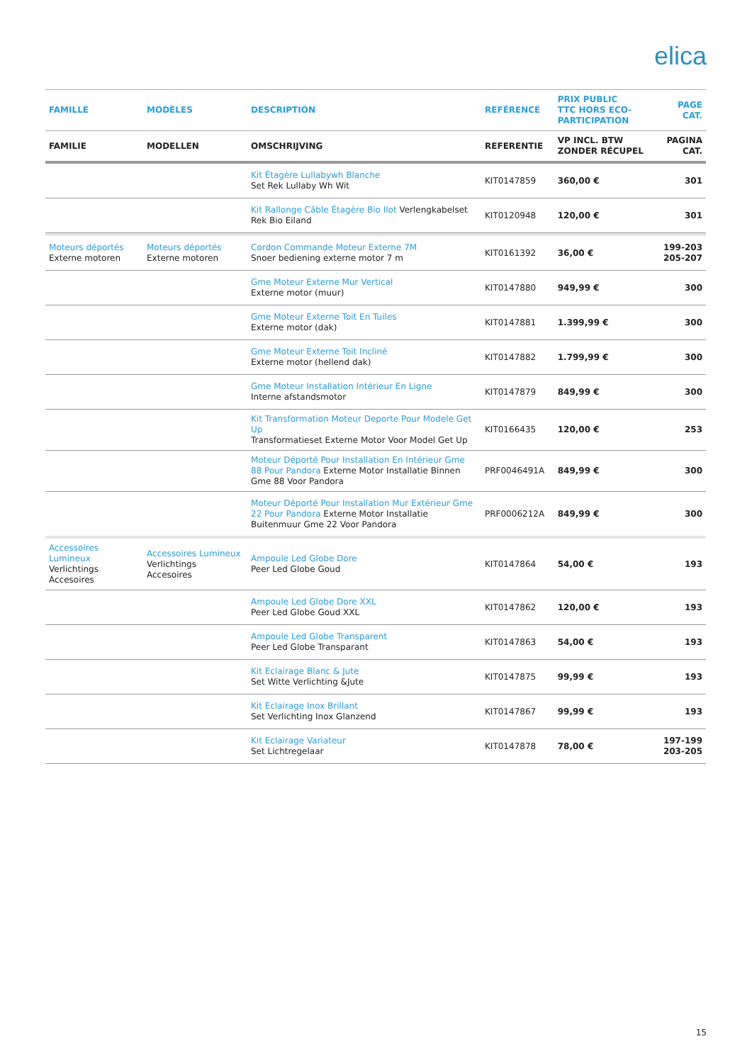elica
| FAMILLE | MODÈLES | DESCRIPTION | REFÉRENCE | PRIX PUBLIC TTC HORS ECO- PARTICIPATION | PAGE CAT. |
| --- | --- | --- | --- | --- | --- |
| FAMILIE | MODELLEN | OMSCHRIJVING | REFERENTIE | VP INCL. BTW ZONDER RÉCUPEL | PAGINA CAT. |
| | | Kit Étagère Lullabywh Blanche Set Rek Lullaby Wh Wit | KIT0147859 | 360,00 € | 301 |
| | | Kit Rallonge Câble Étagère Bio Ilot Verlengkabelset Rek Bio Eiland | KIT0120948 | 120,00 € | 301 |
| Moteurs déportés Externe motoren | Moteurs déportés Externe motoren | Cordon Commande Moteur Externe 7M Snoer bediening externe motor 7 m | KIT0161392 | 36,00 € | 199-203 205-207 |
| | | Gme Moteur Externe Mur Vertical Externe motor (muur) | KIT0147880 | 949,99 € | 300 |
| | | Gme Moteur Externe Toit En Tuiles Externe motor (dak) | KIT0147881 | 1.399,99 € | 300 |
| | | Gme Moteur Externe Toit Incliné Externe motor (hellend dak) | KIT0147882 | 1.799,99 € | 300 |
| | | Gme Moteur Installation Intérieur En Ligne Interne afstandsmotor | KIT0147879 | 849,99 € | 300 |
| | | Kit Transformation Moteur Deporte Pour Modele Get Up Transformatieset Externe Motor Voor Model Get Up | KIT0166435 | 120,00 € | 253 |
| | | Moteur Déporté Pour Installation En Intérieur Gme 88 Pour Pandora Externe Motor Installatie Binnen Gme 88 Voor Pandora | PRF0046491A | 849,99 € | 300 |
| | | Moteur Déporté Pour Installation Mur Extérieur Gme 22 Pour Pandora Externe Motor Installatie Buitenmuur Gme 22 Voor Pandora | PRF0006212A | 849,99 € | 300 |
| Accessoires Lumineux Verlichtings Accesoires | Accessoires Lumineux Verlichtings Accesoires | Ampoule Led Globe Dore Peer Led Globe Goud | KIT0147864 | 54,00 € | 193 |
| | | Ampoule Led Globe Dore XXL Peer Led Globe Goud XXL | KIT0147862 | 120,00 € | 193 |
| | | Ampoule Led Globe Transparent Peer Led Globe Transparant | KIT0147863 | 54,00 € | 193 |
| | | Kit Eclairage Blanc & Jute Set Witte Verlichting &Jute | KIT0147875 | 99,99 € | 193 |
| | | Kit Eclairage Inox Brillant Set Verlichting Inox Glanzend | KIT0147867 | 99,99 € | 193 |
| | | Kit Eclairage Variateur Set Lichtregelaar | KIT0147878 | 78,00 € | 197-199 203-205 |
15